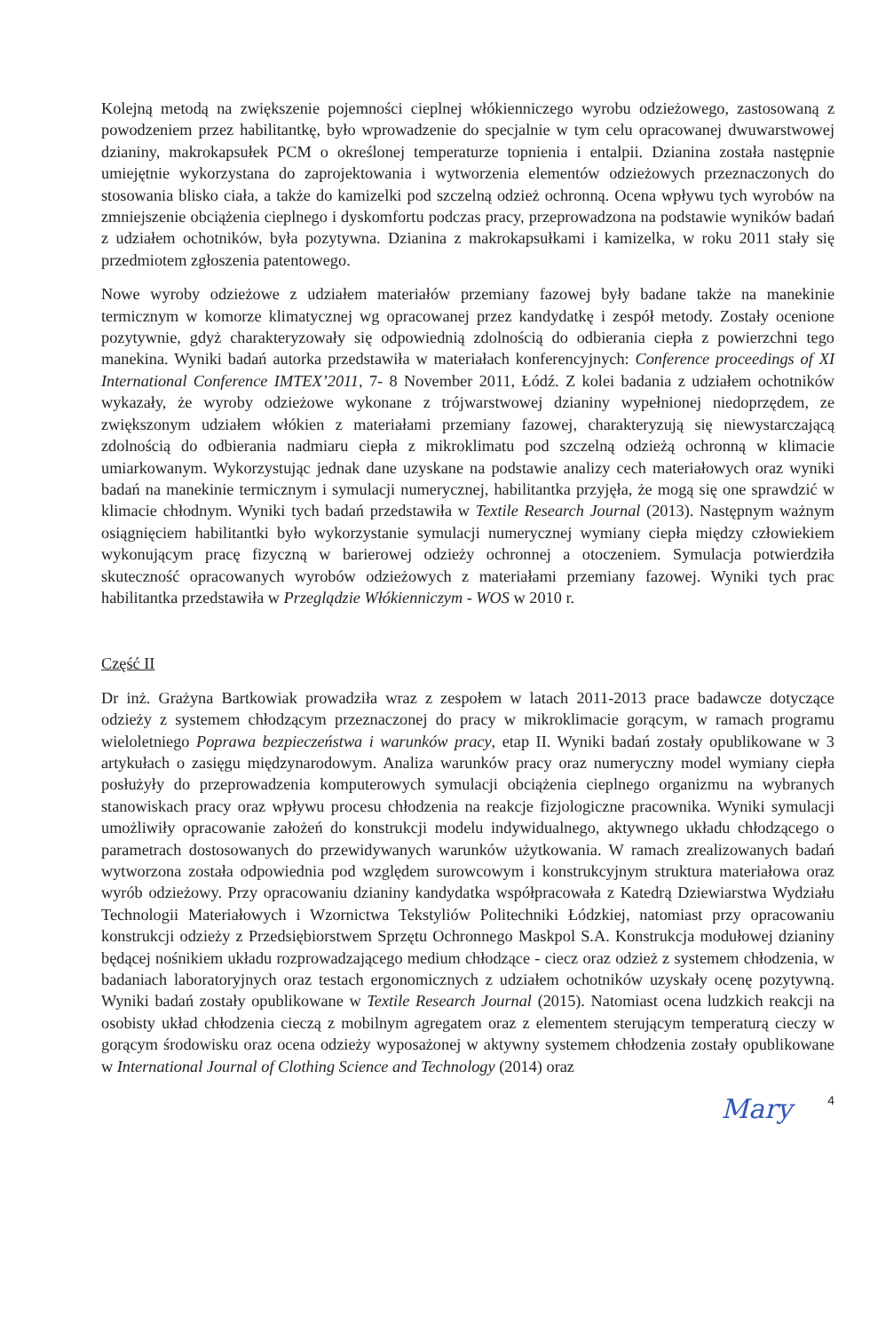Kolejną metodą na zwiększenie pojemności cieplnej włókienniczego wyrobu odzieżowego, zastosowaną z powodzeniem przez habilitantkę, było wprowadzenie do specjalnie w tym celu opracowanej dwuwarstwowej dzianiny, makrokapsułek PCM o określonej temperaturze topnienia i entalpii. Dzianina została następnie umiejętnie wykorzystana do zaprojektowania i wytworzenia elementów odzieżowych przeznaczonych do stosowania blisko ciała, a także do kamizelki pod szczelną odzież ochronną. Ocena wpływu tych wyrobów na zmniejszenie obciążenia cieplnego i dyskomfortu podczas pracy, przeprowadzona na podstawie wyników badań z udziałem ochotników, była pozytywna. Dzianina z makrokapsułkami i kamizelka, w roku 2011 stały się przedmiotem zgłoszenia patentowego.
Nowe wyroby odzieżowe z udziałem materiałów przemiany fazowej były badane także na manekinie termicznym w komorze klimatycznej wg opracowanej przez kandydatkę i zespół metody. Zostały ocenione pozytywnie, gdyż charakteryzowały się odpowiednią zdolnością do odbierania ciepła z powierzchni tego manekina. Wyniki badań autorka przedstawiła w materiałach konferencyjnych: Conference proceedings of XI International Conference IMTEX’2011, 7- 8 November 2011, Łódź. Z kolei badania z udziałem ochotników wykazały, że wyroby odzieżowe wykonane z trójwarstwowej dzianiny wypełnionej niedoprzędem, ze zwiększonym udziałem włókien z materiałami przemiany fazowej, charakteryzują się niewystarczającą zdolnością do odbierania nadmiaru ciepła z mikroklimatu pod szczelną odzieżą ochronną w klimacie umiarkowanym. Wykorzystując jednak dane uzyskane na podstawie analizy cech materiałowych oraz wyniki badań na manekinie termicznym i symulacji numerycznej, habilitantka przyjęła, że mogą się one sprawdzić w klimacie chłodnym. Wyniki tych badań przedstawiła w Textile Research Journal (2013). Następnym ważnym osiągnięciem habilitantki było wykorzystanie symulacji numerycznej wymiany ciepła między człowiekiem wykonującym pracę fizyczną w barierowej odzieży ochronnej a otoczeniem. Symulacja potwierdziła skuteczność opracowanych wyrobów odzieżowych z materiałami przemiany fazowej. Wyniki tych prac habilitantka przedstawiła w Przeglądzie Włókienniczym - WOS w 2010 r.
Część II
Dr inż. Grażyna Bartkowiak prowadziła wraz z zespołem w latach 2011-2013 prace badawcze dotyczące odzieży z systemem chłodzącym przeznaczonej do pracy w mikroklimacie gorącym, w ramach programu wieloletniego Poprawa bezpieczeństwa i warunków pracy, etap II. Wyniki badań zostały opublikowane w 3 artykułach o zasięgu międzynarodowym. Analiza warunków pracy oraz numeryczny model wymiany ciepła posłużyły do przeprowadzenia komputerowych symulacji obciążenia cieplnego organizmu na wybranych stanowiskach pracy oraz wpływu procesu chłodzenia na reakcje fizjologiczne pracownika. Wyniki symulacji umożliwiły opracowanie założeń do konstrukcji modelu indywidualnego, aktywnego układu chłodzącego o parametrach dostosowanych do przewidywanych warunków użytkowania. W ramach zrealizowanych badań wytworzona została odpowiednia pod względem surowcowym i konstrukcyjnym struktura materiałowa oraz wyrób odzieżowy. Przy opracowaniu dzianiny kandydatka współpracowała z Katedrą Dziewiarstwa Wydziału Technologii Materiałowych i Wzornictwa Tekstyliów Politechniki Łódzkiej, natomiast przy opracowaniu konstrukcji odzieży z Przedsiębiorstwem Sprzętu Ochronnego Maskpol S.A. Konstrukcja modułowej dzianiny będącej nośnikiem układu rozprowadzającego medium chłodzące - ciecz oraz odzież z systemem chłodzenia, w badaniach laboratoryjnych oraz testach ergonomicznych z udziałem ochotników uzyskały ocenę pozytywną. Wyniki badań zostały opublikowane w Textile Research Journal (2015). Natomiast ocena ludzkich reakcji na osobisty układ chłodzenia cieczą z mobilnym agregatem oraz z elementem sterującym temperaturą cieczy w gorącym środowisku oraz ocena odzieży wyposażonej w aktywny systemem chłodzenia zostały opublikowane w International Journal of Clothing Science and Technology (2014) oraz
Mary 4